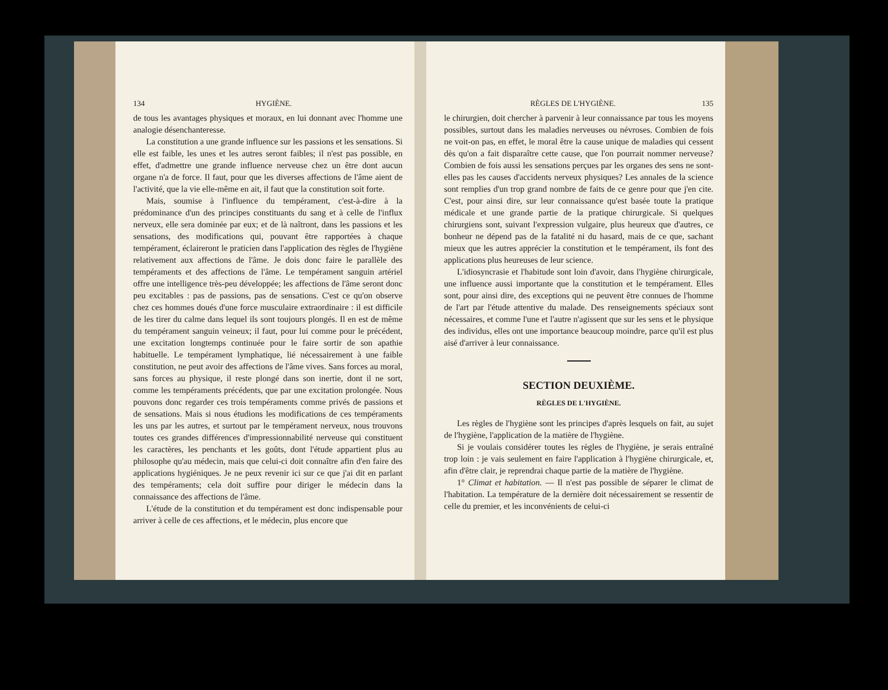134 HYGIÈNE.
de tous les avantages physiques et moraux, en lui donnant avec l'homme une analogie désenchanteresse.
La constitution a une grande influence sur les passions et les sensations. Si elle est faible, les unes et les autres seront faibles; il n'est pas possible, en effet, d'admettre une grande influence nerveuse chez un être dont aucun organe n'a de force. Il faut, pour que les diverses affections de l'âme aient de l'activité, que la vie elle-même en ait, il faut que la constitution soit forte.
Mais, soumise à l'influence du tempérament, c'est-à-dire à la prédominance d'un des principes constituants du sang et à celle de l'influx nerveux, elle sera dominée par eux; et de là naîtront, dans les passions et les sensations, des modifications qui, pouvant être rapportées à chaque tempérament, éclaireront le praticien dans l'application des règles de l'hygiène relativement aux affections de l'âme. Je dois donc faire le parallèle des tempéraments et des affections de l'âme. Le tempérament sanguin artériel offre une intelligence très-peu développée; les affections de l'âme seront donc peu excitables : pas de passions, pas de sensations. C'est ce qu'on observe chez ces hommes doués d'une force musculaire extraordinaire : il est difficile de les tirer du calme dans lequel ils sont toujours plongés. Il en est de même du tempérament sanguin veineux; il faut, pour lui comme pour le précédent, une excitation longtemps continuée pour le faire sortir de son apathie habituelle. Le tempérament lymphatique, lié nécessairement à une faible constitution, ne peut avoir des affections de l'âme vives. Sans forces au moral, sans forces au physique, il reste plongé dans son inertie, dont il ne sort, comme les tempéraments précédents, que par une excitation prolongée. Nous pouvons donc regarder ces trois tempéraments comme privés de passions et de sensations. Mais si nous étudions les modifications de ces tempéraments les uns par les autres, et surtout par le tempérament nerveux, nous trouvons toutes ces grandes différences d'impressionnabilité nerveuse qui constituent les caractères, les penchants et les goûts, dont l'étude appartient plus au philosophe qu'au médecin, mais que celui-ci doit connaître afin d'en faire des applications hygiéniques. Je ne peux revenir ici sur ce que j'ai dit en parlant des tempéraments; cela doit suffire pour diriger le médecin dans la connaissance des affections de l'âme.
L'étude de la constitution et du tempérament est donc indispensable pour arriver à celle de ces affections, et le médecin, plus encore que
RÈGLES DE L'HYGIÈNE. 135
le chirurgien, doit chercher à parvenir à leur connaissance par tous les moyens possibles, surtout dans les maladies nerveuses ou névroses. Combien de fois ne voit-on pas, en effet, le moral être la cause unique de maladies qui cessent dès qu'on a fait disparaître cette cause, que l'on pourrait nommer nerveuse? Combien de fois aussi les sensations perçues par les organes des sens ne sont-elles pas les causes d'accidents nerveux physiques? Les annales de la science sont remplies d'un trop grand nombre de faits de ce genre pour que j'en cite. C'est, pour ainsi dire, sur leur connaissance qu'est basée toute la pratique médicale et une grande partie de la pratique chirurgicale. Si quelques chirurgiens sont, suivant l'expression vulgaire, plus heureux que d'autres, ce bonheur ne dépend pas de la fatalité ni du hasard, mais de ce que, sachant mieux que les autres apprécier la constitution et le tempérament, ils font des applications plus heureuses de leur science.
L'idiosyncrasie et l'habitude sont loin d'avoir, dans l'hygiène chirurgicale, une influence aussi importante que la constitution et le tempérament. Elles sont, pour ainsi dire, des exceptions qui ne peuvent être connues de l'homme de l'art par l'étude attentive du malade. Des renseignements spéciaux sont nécessaires, et comme l'une et l'autre n'agissent que sur les sens et le physique des individus, elles ont une importance beaucoup moindre, parce qu'il est plus aisé d'arriver à leur connaissance.
SECTION DEUXIÈME.
RÈGLES DE L'HYGIÈNE.
Les règles de l'hygiène sont les principes d'après lesquels on fait, au sujet de l'hygiène, l'application de la matière de l'hygiène.
Si je voulais considérer toutes les règles de l'hygiène, je serais entraîné trop loin : je vais seulement en faire l'application à l'hygiène chirurgicale, et, afin d'être clair, je reprendrai chaque partie de la matière de l'hygiène.
1° Climat et habitation. — Il n'est pas possible de séparer le climat de l'habitation. La température de la dernière doit nécessairement se ressentir de celle du premier, et les inconvénients de celui-ci